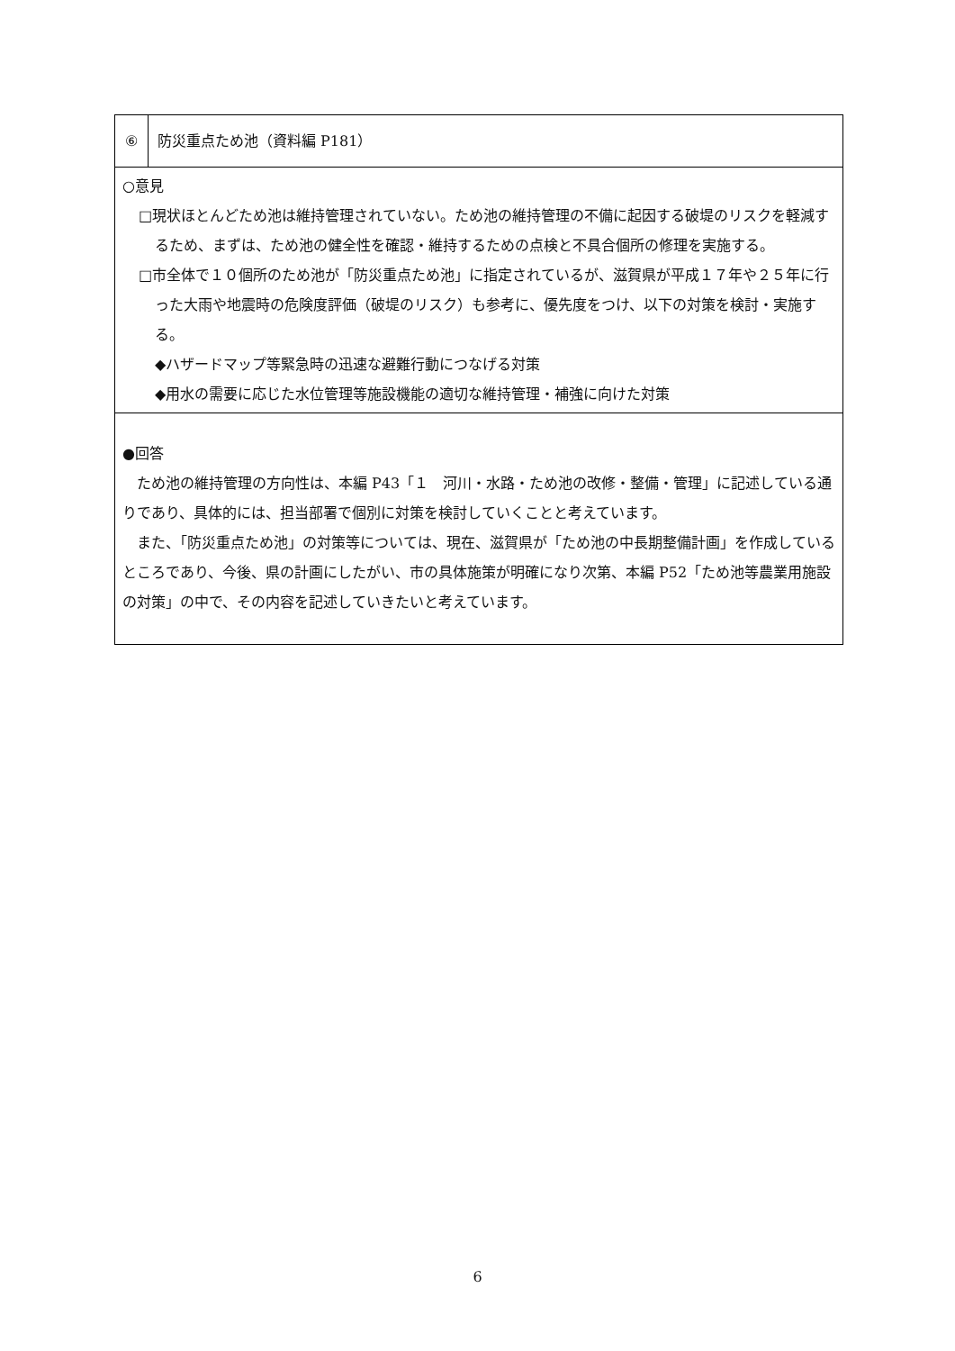| ⑥ | 防災重点ため池（資料編 P181） |
| ○意見 □現状ほとんどため池は維持管理されていない。ため池の維持管理の不備に起因する破堤のリスクを軽減するため、まずは、ため池の健全性を確認・維持するための点検と不具合個所の修理を実施する。 □市全体で１０個所のため池が「防災重点ため池」に指定されているが、滋賀県が平成１７年や２５年に行った大雨や地震時の危険度評価（破堤のリスク）も参考に、優先度をつけ、以下の対策を検討・実施する。 ◆ハザードマップ等緊急時の迅速な避難行動につなげる対策 ◆用水の需要に応じた水位管理等施設機能の適切な維持管理・補強に向けた対策 | |
| ●回答 ため池の維持管理の方向性は、本編 P43「１ 河川・水路・ため池の改修・整備・管理」に記述している通りであり、具体的には、担当部署で個別に対策を検討していくことと考えています。 また、「防災重点ため池」の対策等については、現在、滋賀県が「ため池の中長期整備計画」を作成しているところであり、今後、県の計画にしたがい、市の具体施策が明確になり次第、本編 P52「ため池等農業用施設の対策」の中で、その内容を記述していきたいと考えています。 | |
6